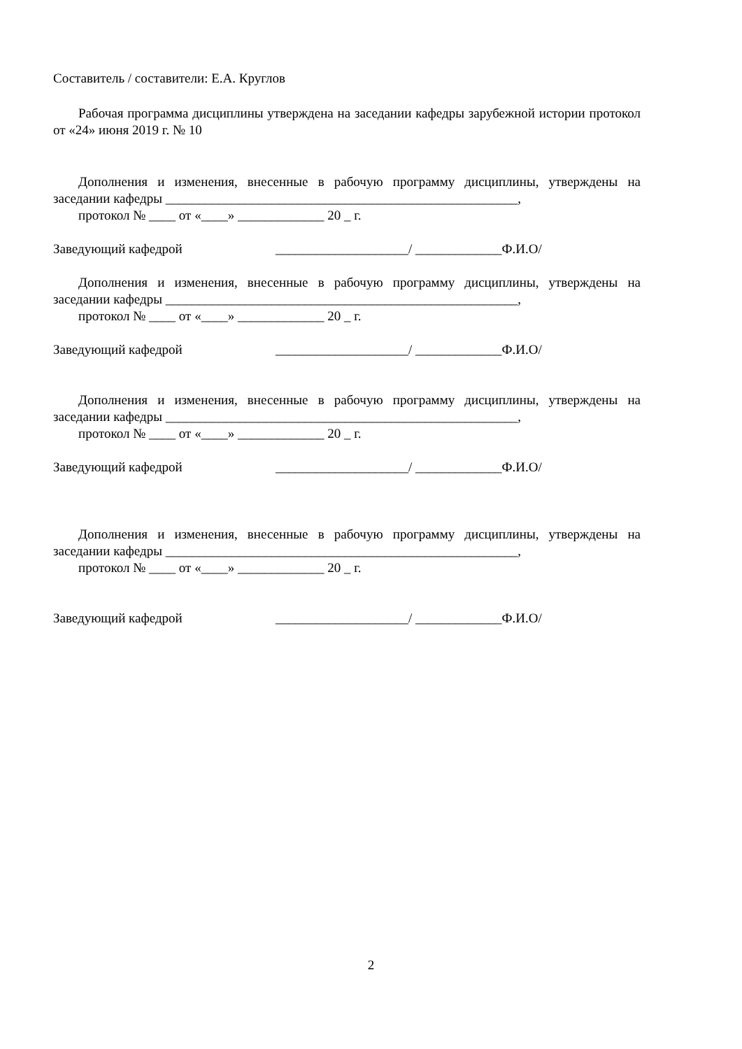Составитель / составители: Е.А. Круглов
Рабочая программа дисциплины утверждена на заседании кафедры зарубежной истории протокол от «24» июня 2019 г. № 10
Дополнения и изменения, внесенные в рабочую программу дисциплины, утверждены на заседании кафедры _____________________________________________________,
протокол № ____ от «____» _____________ 20 _ г.
Заведующий кафедрой ____________________/ _____________Ф.И.О/
Дополнения и изменения, внесенные в рабочую программу дисциплины, утверждены на заседании кафедры _____________________________________________________,
протокол № ____ от «____» _____________ 20 _ г.
Заведующий кафедрой ____________________/ _____________Ф.И.О/
Дополнения и изменения, внесенные в рабочую программу дисциплины, утверждены на заседании кафедры _____________________________________________________,
протокол № ____ от «____» _____________ 20 _ г.
Заведующий кафедрой ____________________/ _____________Ф.И.О/
Дополнения и изменения, внесенные в рабочую программу дисциплины, утверждены на заседании кафедры _____________________________________________________,
протокол № ____ от «____» _____________ 20 _ г.
Заведующий кафедрой ____________________/ _____________Ф.И.О/
2